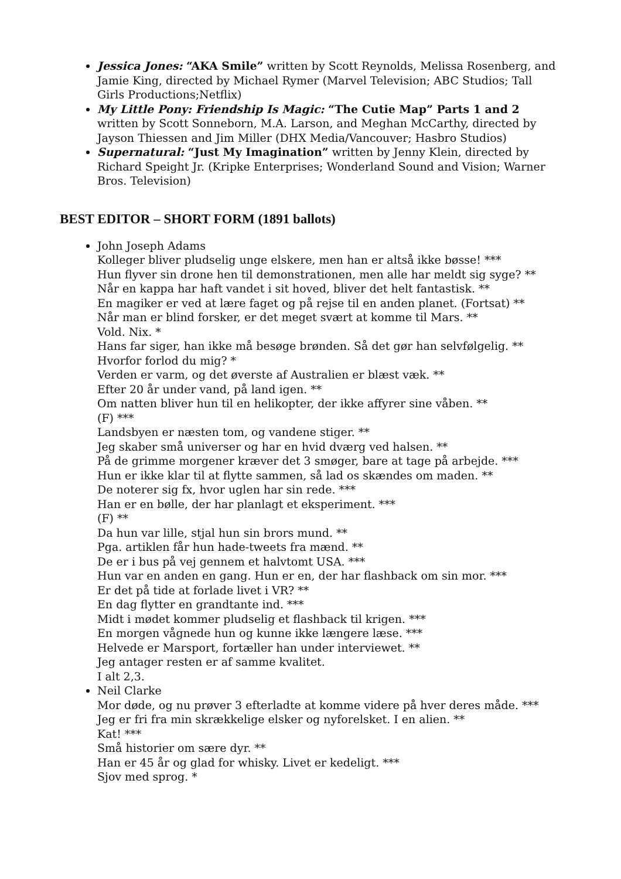Jessica Jones: “AKA Smile” written by Scott Reynolds, Melissa Rosenberg, and Jamie King, directed by Michael Rymer (Marvel Television; ABC Studios; Tall Girls Productions;Netflix)
My Little Pony: Friendship Is Magic: “The Cutie Map” Parts 1 and 2 written by Scott Sonneborn, M.A. Larson, and Meghan McCarthy, directed by Jayson Thiessen and Jim Miller (DHX Media/Vancouver; Hasbro Studios)
Supernatural: “Just My Imagination” written by Jenny Klein, directed by Richard Speight Jr. (Kripke Enterprises; Wonderland Sound and Vision; Warner Bros. Television)
BEST EDITOR – SHORT FORM (1891 ballots)
John Joseph Adams
Kolleger bliver pludselig unge elskere, men han er altså ikke bøsse! ***
Hun flyver sin drone hen til demonstrationen, men alle har meldt sig syge? **
Når en kappa har haft vandet i sit hoved, bliver det helt fantastisk. **
En magiker er ved at lære faget og på rejse til en anden planet. (Fortsat) **
Når man er blind forsker, er det meget svært at komme til Mars. **
Vold. Nix. *
Hans far siger, han ikke må besøge brønden. Så det gør han selvfølgelig. **
Hvorfor forlod du mig? *
Verden er varm, og det øverste af Australien er blæst væk. **
Efter 20 år under vand, på land igen. **
Om natten bliver hun til en helikopter, der ikke affyrer sine våben. **
(F) ***
Landsbyen er næsten tom, og vandene stiger. **
Jeg skaber små universer og har en hvid dværg ved halsen. **
På de grimme morgener kræver det 3 smøger, bare at tage på arbejde. ***
Hun er ikke klar til at flytte sammen, så lad os skændes om maden. **
De noterer sig fx, hvor uglen har sin rede. ***
Han er en bølle, der har planlagt et eksperiment. ***
(F) **
Da hun var lille, stjal hun sin brors mund. **
Pga. artiklen får hun hade-tweets fra mænd. **
De er i bus på vej gennem et halvtomt USA. ***
Hun var en anden en gang. Hun er en, der har flashback om sin mor. ***
Er det på tide at forlade livet i VR? **
En dag flytter en grandtante ind. ***
Midt i mødet kommer pludselig et flashback til krigen. ***
En morgen vågnede hun og kunne ikke længere læse. ***
Helvede er Marsport, fortæller han under interviewet. **
Jeg antager resten er af samme kvalitet.
I alt 2,3.
Neil Clarke
Mor døde, og nu prøver 3 efterladte at komme videre på hver deres måde. ***
Jeg er fri fra min skrækkelige elsker og nyforelsket. I en alien. **
Kat! ***
Små historier om sære dyr. **
Han er 45 år og glad for whisky. Livet er kedeligt. ***
Sjov med sprog. *